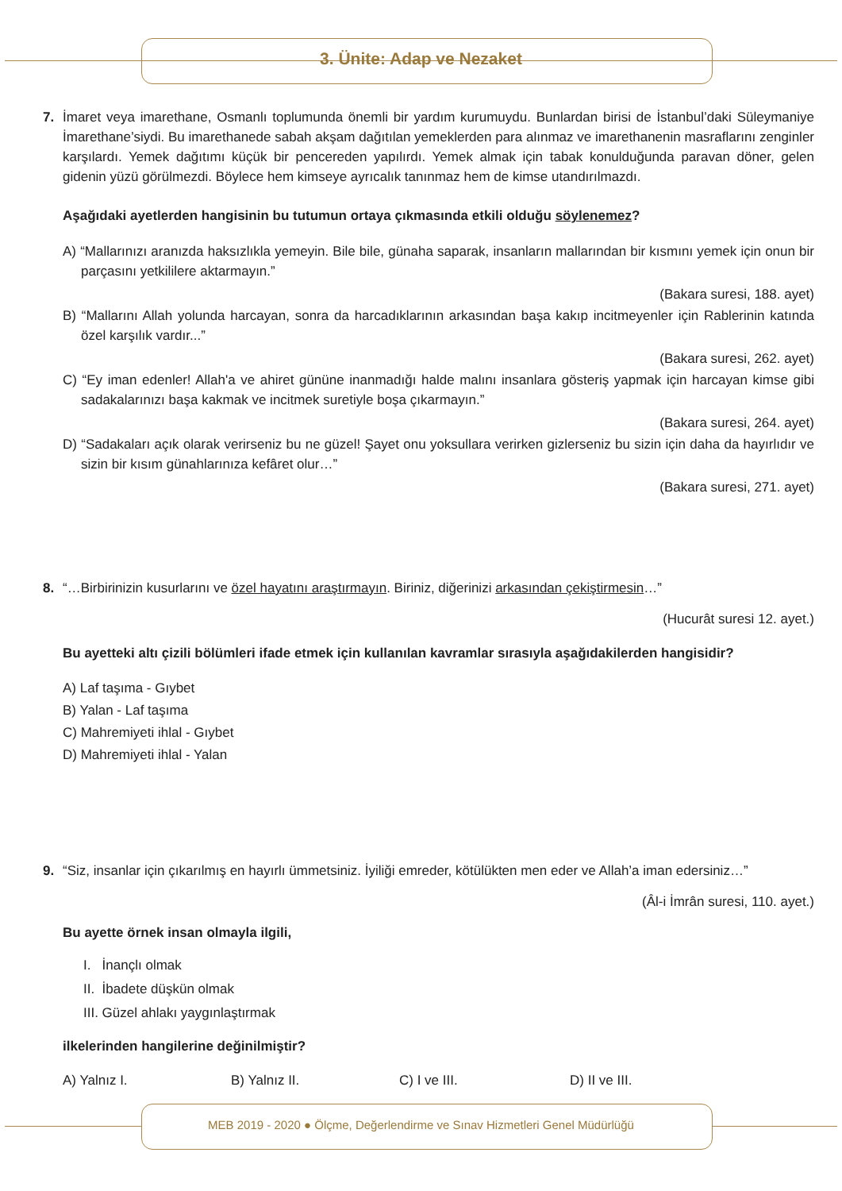3. Ünite: Adap ve Nezaket
7. İmaret veya imarethane, Osmanlı toplumunda önemli bir yardım kurumuydu. Bunlardan birisi de İstanbul’daki Süleymaniye İmarethane’siydi. Bu imarethanede sabah akşam dağıtılan yemeklerden para alınmaz ve imarethanenin masraflarını zenginler karşılardı. Yemek dağıtımı küçük bir pencereden yapılırdı. Yemek almak için tabak konulduğunda paravan döner, gelen gidenin yüzü görülmezdi. Böylece hem kimseye ayrıcalık tanınmaz hem de kimse utandırılmazdı.
Aşağıdaki ayetlerden hangisinin bu tutumun ortaya çıkmasında etkili olduğu söylenemez?
A) “Mallarınızı aranızda haksızlıkla yemeyin. Bile bile, günaha saparak, insanların mallarından bir kısmını yemek için onun bir parçasını yetkililere aktarmayın.”
(Bakara suresi, 188. ayet)
B) “Mallarını Allah yolunda harcayan, sonra da harcadıklarının arkasından başa kakıp incitmeyenler için Rablerinin katında özel karşılık vardır...”
(Bakara suresi, 262. ayet)
C) “Ey iman edenler! Allah'a ve ahiret gününe inanmadığı halde malını insanlara gösteriş yapmak için harcayan kimse gibi sadakalarınızı başa kakmak ve incitmek suretiyle boşa çıkarmayın.”
(Bakara suresi, 264. ayet)
D) “Sadakaları açık olarak verirseniz bu ne güzel! Şayet onu yoksullara verirken gizlerseniz bu sizin için daha da hayırlıdır ve sizin bir kısım günahlarınıza kefâret olur…”
(Bakara suresi, 271. ayet)
8. “…Birbirinizin kusurlarını ve özel hayatını araştırmayın. Biriniz, diğerinizi arkasından çekiştirmesin…”
(Hucurât suresi 12. ayet.)
Bu ayetteki altı çizili bölümleri ifade etmek için kullanılan kavramlar sırasıyla aşağıdakilerden hangisidir?
A) Laf taşıma - Gıybet
B) Yalan - Laf taşıma
C) Mahremiyeti ihlal - Gıybet
D) Mahremiyeti ihlal - Yalan
9. “Siz, insanlar için çıkarılmış en hayırlı ümmetsiniz. İyiliği emreder, kötülükten men eder ve Allah’a iman edersiniz…”
(Âl-i İmrân suresi, 110. ayet.)
Bu ayette örnek insan olmayla ilgili,
I. İnançlı olmak
II. İbadete düşkün olmak
III. Güzel ahlakı yaygınlaştırmak
ilkelerinden hangilerine değinilmiştir?
A) Yalnız I. B) Yalnız II. C) I ve III. D) II ve III.
MEB 2019 - 2020 ● Ölçme, Değerlendirme ve Sınav Hizmetleri Genel Müdürlüğü